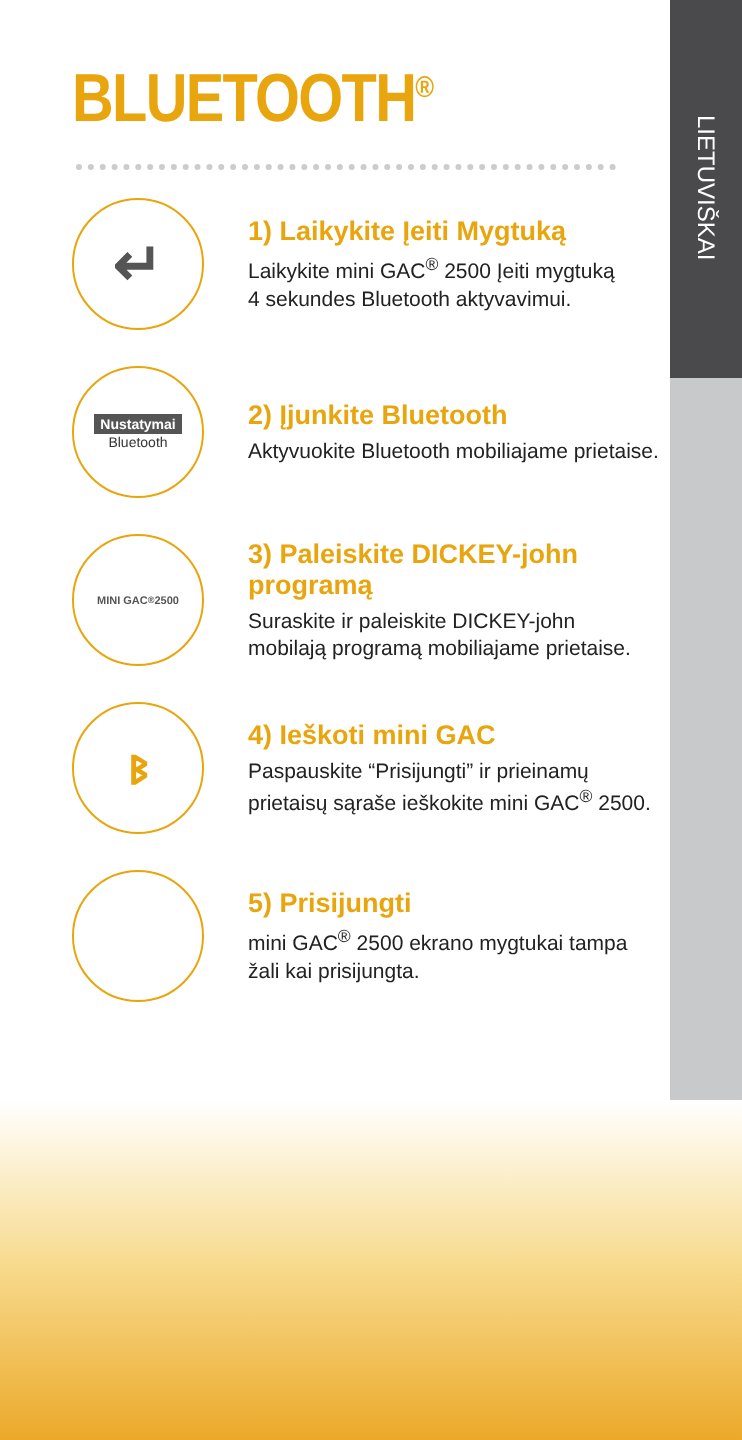LIETUVIŠKAI
BLUETOOTH<sup>®</sup>
↵
1) Laikykite Įeiti Mygtuką
Laikykite mini GAC<sup>®</sup> 2500 Įeiti mygtuką
4 sekundes Bluetooth aktyvavimui.
Nustatymai
Bluetooth
2) Įjunkite Bluetooth
Aktyvuokite Bluetooth mobiliajame prietaise.
MINI GAC<sup>®</sup> 2500
3) Paleiskite DICKEY-john programą
Suraskite ir paleiskite DICKEY-john
mobilają programą mobiliajame prietaise.
ᛒ
4) Ieškoti mini GAC
Paspauskite “Prisijungti” ir prieinamų
prietaisų sąraše ieškokite mini GAC<sup>®</sup> 2500.
5) Prisijungti
mini GAC<sup>®</sup> 2500 ekrano mygtukai tampa
žali kai prisijungta.